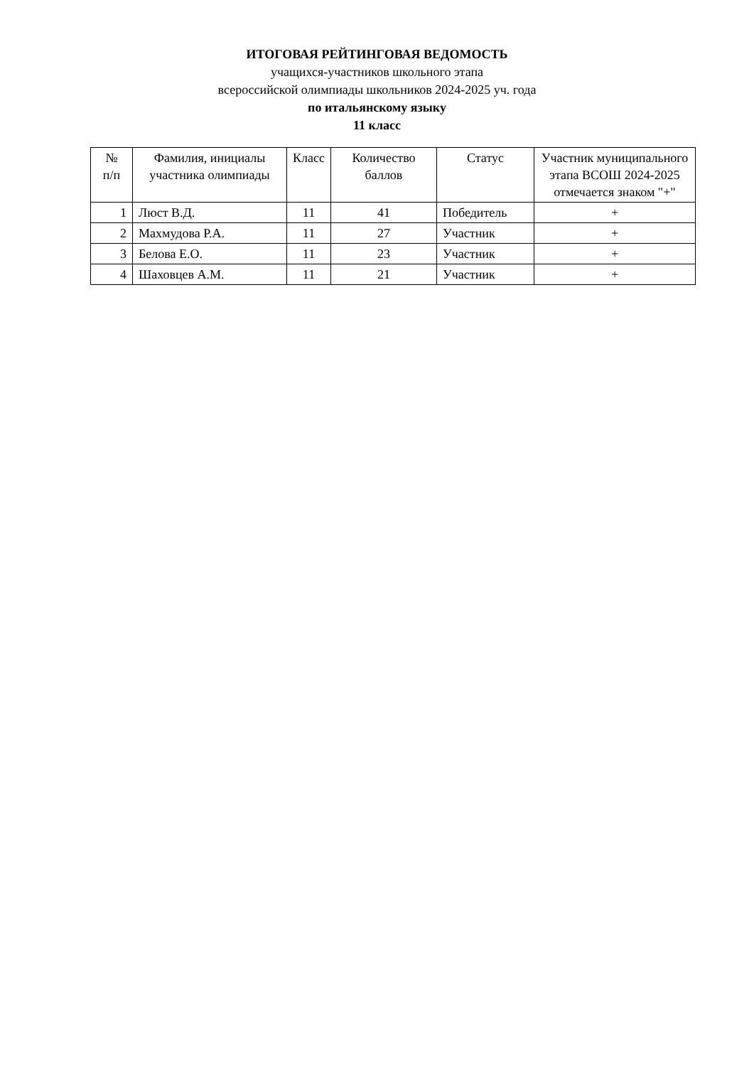ИТОГОВАЯ РЕЙТИНГОВАЯ ВЕДОМОСТЬ
учащихся-участников школьного этапа
всероссийской олимпиады школьников 2024-2025 уч. года
по итальянскому языку
11 класс
| № п/п | Фамилия, инициалы участника олимпиады | Класс | Количество баллов | Статус | Участник муниципального этапа ВСОШ 2024-2025 отмечается знаком "+" |
| --- | --- | --- | --- | --- | --- |
| 1 | Люст В.Д. | 11 | 41 | Победитель | + |
| 2 | Махмудова Р.А. | 11 | 27 | Участник | + |
| 3 | Белова Е.О. | 11 | 23 | Участник | + |
| 4 | Шаховцев А.М. | 11 | 21 | Участник | + |